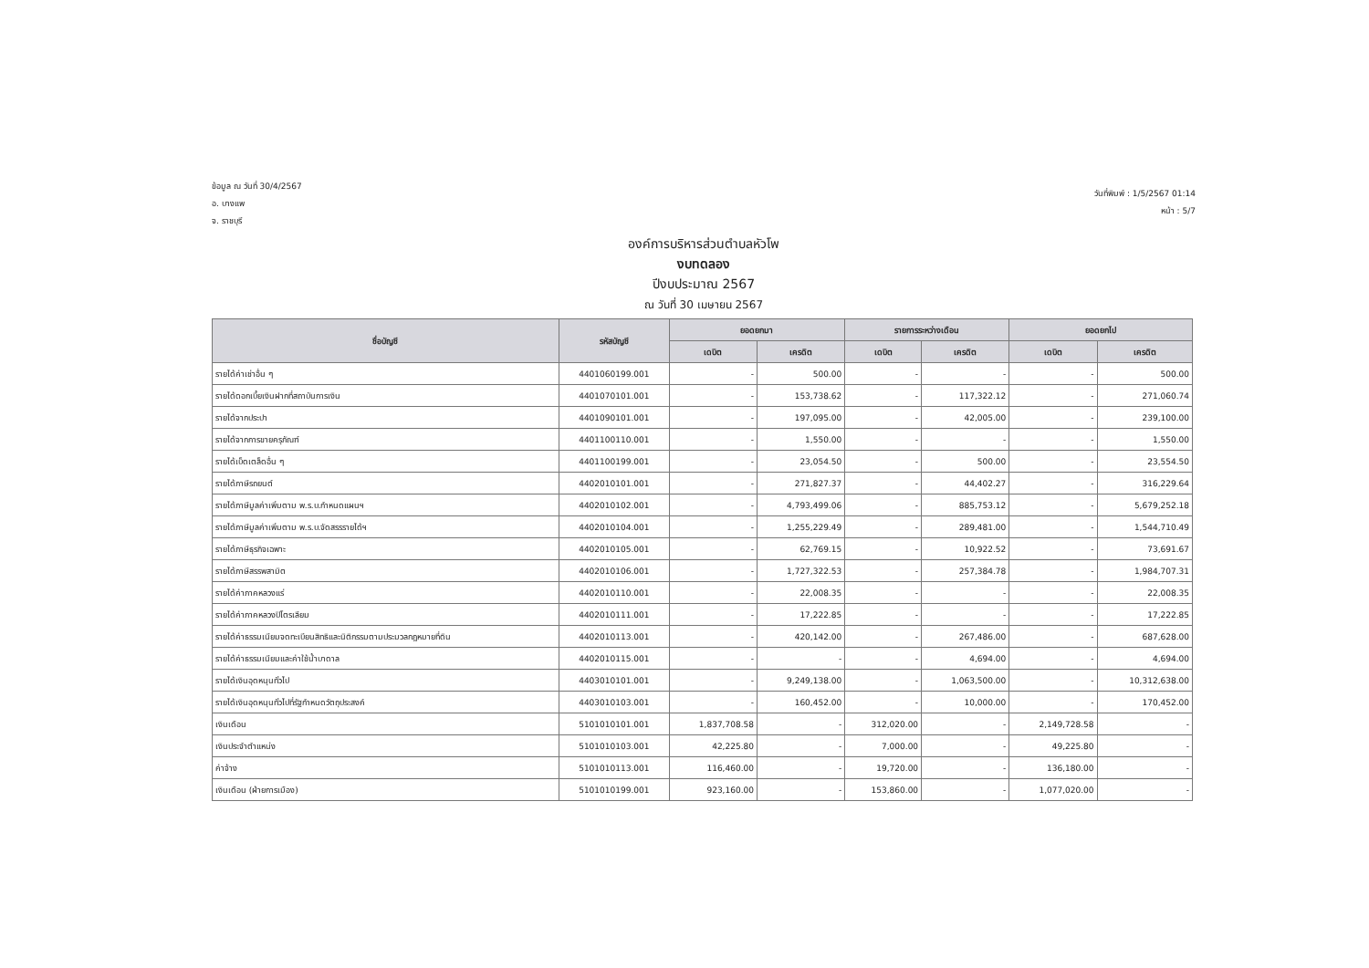ข้อมูล ณ วันที่ 30/4/2567
อ. บางแพ
จ. ราชบุรี
วันที่พิมพ์ : 1/5/2567 01:14
หน้า : 5/7
องค์การบริหารส่วนตำบลหัวโพ
งบทดลอง
ปีงบประมาณ 2567
ณ วันที่ 30 เมษายน 2567
| ชื่อบัญชี | รหัสบัญชี | ยอดยกมา | | รายการระหว่างเดือน | | ยอดยกไป | |
| --- | --- | --- | --- | --- | --- | --- | --- |
| | | เดบิต | เครดิต | เดบิต | เครดิต | เดบิต | เครดิต |
| รายได้ค่าเช่าอื่น ๆ | 4401060199.001 | - | 500.00 | - | - | - | 500.00 |
| รายได้ดอกเบี้ยเงินฝากที่สถาบันการเงิน | 4401070101.001 | - | 153,738.62 | - | 117,322.12 | - | 271,060.74 |
| รายได้จากประปา | 4401090101.001 | - | 197,095.00 | - | 42,005.00 | - | 239,100.00 |
| รายได้จากการขายครุภัณฑ์ | 4401100110.001 | - | 1,550.00 | - | - | - | 1,550.00 |
| รายได้เบ็ดเตล็ดอื่น ๆ | 4401100199.001 | - | 23,054.50 | - | 500.00 | - | 23,554.50 |
| รายได้ภาษีรถยนต์ | 4402010101.001 | - | 271,827.37 | - | 44,402.27 | - | 316,229.64 |
| รายได้ภาษีมูลค่าเพิ่มตาม พ.ร.บ.กำหนดแผนฯ | 4402010102.001 | - | 4,793,499.06 | - | 885,753.12 | - | 5,679,252.18 |
| รายได้ภาษีมูลค่าเพิ่มตาม พ.ร.บ.จัดสรรรายได้ฯ | 4402010104.001 | - | 1,255,229.49 | - | 289,481.00 | - | 1,544,710.49 |
| รายได้ภาษีธุรกิจเฉพาะ | 4402010105.001 | - | 62,769.15 | - | 10,922.52 | - | 73,691.67 |
| รายได้ภาษีสรรพสามิต | 4402010106.001 | - | 1,727,322.53 | - | 257,384.78 | - | 1,984,707.31 |
| รายได้ค่าภาคหลวงแร่ | 4402010110.001 | - | 22,008.35 | - | - | - | 22,008.35 |
| รายได้ค่าภาคหลวงปิโตรเลียม | 4402010111.001 | - | 17,222.85 | - | - | - | 17,222.85 |
| รายได้ค่าธรรมเนียมจดทะเบียนสิทธิและนิติกรรมตามประมวลกฎหมายที่ดิน | 4402010113.001 | - | 420,142.00 | - | 267,486.00 | - | 687,628.00 |
| รายได้ค่าธรรมเนียมและค่าใช้น้ำบาดาล | 4402010115.001 | - | - | - | 4,694.00 | - | 4,694.00 |
| รายได้เงินอุดหนุนทั่วไป | 4403010101.001 | - | 9,249,138.00 | - | 1,063,500.00 | - | 10,312,638.00 |
| รายได้เงินอุดหนุนทั่วไปที่รัฐกำหนดวัตถุประสงค์ | 4403010103.001 | - | 160,452.00 | - | 10,000.00 | - | 170,452.00 |
| เงินเดือน | 5101010101.001 | 1,837,708.58 | - | 312,020.00 | - | 2,149,728.58 | - |
| เงินประจำตำแหน่ง | 5101010103.001 | 42,225.80 | - | 7,000.00 | - | 49,225.80 | - |
| ค่าจ้าง | 5101010113.001 | 116,460.00 | - | 19,720.00 | - | 136,180.00 | - |
| เงินเดือน (ฝ่ายการเมือง) | 5101010199.001 | 923,160.00 | - | 153,860.00 | - | 1,077,020.00 | - |